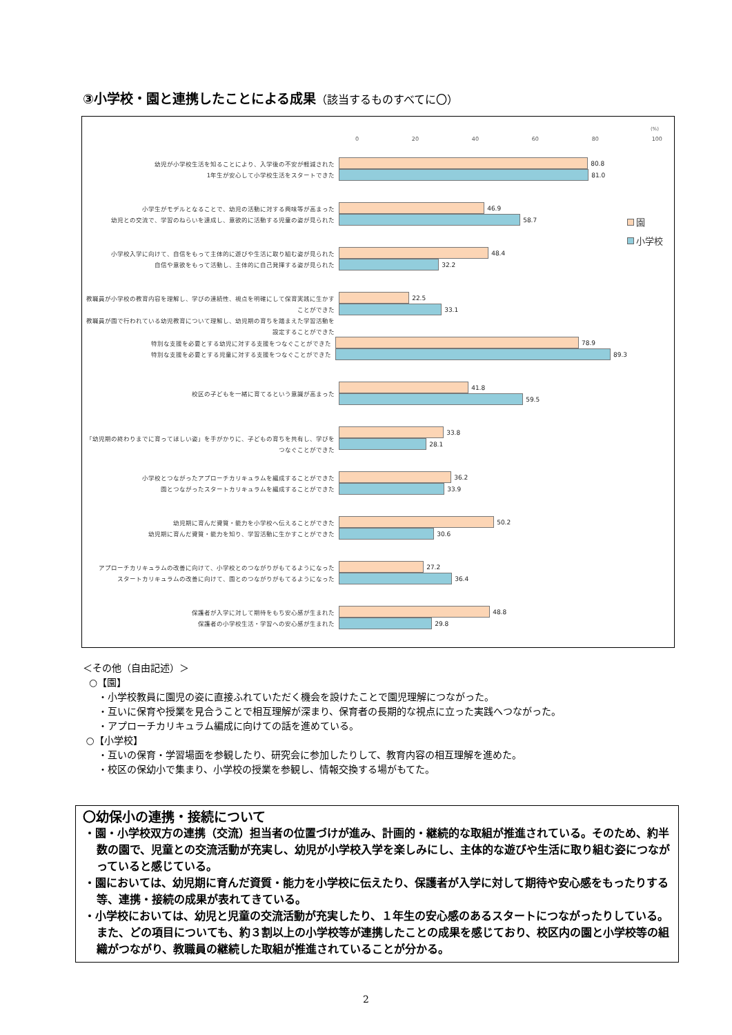③小学校・園と連携したことによる成果（該当するものすべてに〇）
(%)
0 20 40 60 80 100
幼児が小学校生活を知ることにより、入学後の不安が軽減された
1年生が安心して小学校生活をスタートできた
80.8
81.0
小学生がモデルとなることで、幼児の活動に対する興味等が高まった
幼児との交流で、学習のねらいを達成し、意欲的に活動する児童の姿が見られた
46.9
58.7
小学校入学に向けて、自信をもって主体的に遊びや生活に取り組む姿が見られた
自信や意欲をもって活動し、主体的に自己発揮する姿が見られた
48.4
32.2
教職員が小学校の教育内容を理解し、学びの連続性、視点を明確にして保育実践に生かすことができた
教職員が園で行われている幼児教育について理解し、幼児期の育ちを踏まえた学習活動を設定することができた
22.5
33.1
特別な支援を必要とする幼児に対する支援をつなぐことができた
特別な支援を必要とする児童に対する支援をつなぐことができた
78.9
89.3
校区の子どもを一緒に育てるという意識が高まった
41.8
59.5
「幼児期の終わりまでに育ってほしい姿」を手がかりに、子どもの育ちを共有し、学びをつなぐことができた
33.8
28.1
小学校とつながったアプローチカリキュラムを編成することができた
園とつながったスタートカリキュラムを編成することができた
36.2
33.9
幼児期に育んだ資質・能力を小学校へ伝えることができた
幼児期に育んだ資質・能力を知り、学習活動に生かすことができた
50.2
30.6
アプローチカリキュラムの改善に向けて、小学校とのつながりがもてるようになった
スタートカリキュラムの改善に向けて、園とのつながりがもてるようになった
27.2
36.4
保護者が入学に対して期待をもち安心感が生まれた
保護者の小学校生活・学習への安心感が生まれた
48.8
29.8
園
小学校
＜その他（自由記述）＞
○【園】
・小学校教員に園児の姿に直接ふれていただく機会を設けたことで園児理解につながった。
・互いに保育や授業を見合うことで相互理解が深まり、保育者の長期的な視点に立った実践へつながった。
・アプローチカリキュラム編成に向けての話を進めている。
○【小学校】
・互いの保育・学習場面を参観したり、研究会に参加したりして、教育内容の相互理解を進めた。
・校区の保幼小で集まり、小学校の授業を参観し、情報交換する場がもてた。
〇幼保小の連携・接続について
・園・小学校双方の連携（交流）担当者の位置づけが進み、計画的・継続的な取組が推進されている。そのため、約半数の園で、児童との交流活動が充実し、幼児が小学校入学を楽しみにし、主体的な遊びや生活に取り組む姿につながっていると感じている。
・園においては、幼児期に育んだ資質・能力を小学校に伝えたり、保護者が入学に対して期待や安心感をもったりする等、連携・接続の成果が表れてきている。
・小学校においては、幼児と児童の交流活動が充実したり、１年生の安心感のあるスタートにつながったりしている。また、どの項目についても、約３割以上の小学校等が連携したことの成果を感じており、校区内の園と小学校等の組織がつながり、教職員の継続した取組が推進されていることが分かる。
2